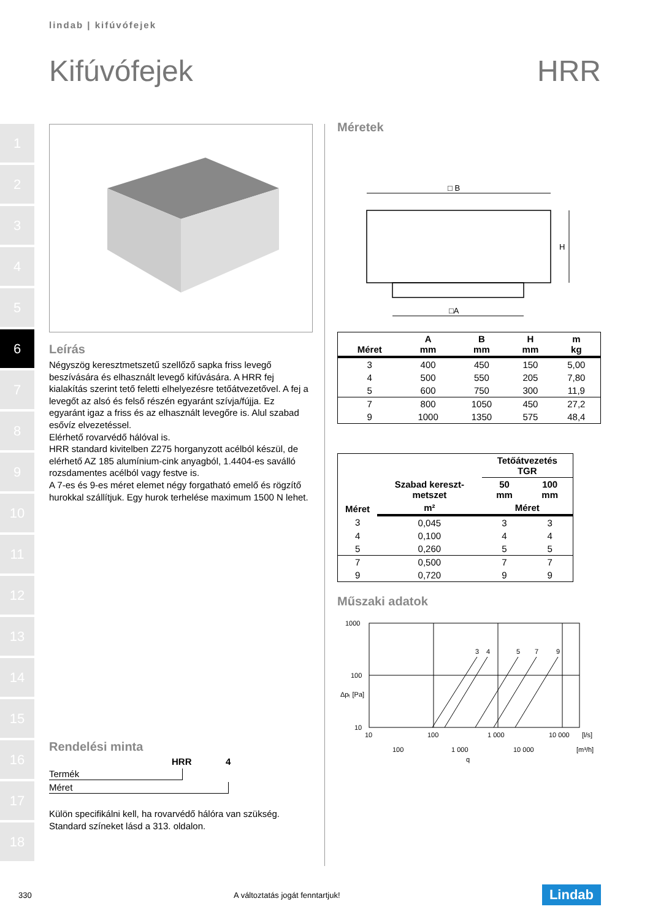lindab | kifúvófejek
Kifúvófejek HRR
1
2
3
4
5
6
7
8
9
10
11
12
13
14
15
16
17
18
Leírás
Négyszög keresztmetszetű szellőző sapka friss levegő beszívására és elhasznált levegő kifúvására. A HRR fej kialakítás szerint tető feletti elhelyezésre tetőátvezetővel. A fej a levegőt az alsó és felső részén egyaránt szívja/fújja. Ez egyaránt igaz a friss és az elhasznált levegőre is. Alul szabad esővíz elvezetéssel.
Elérhető rovarvédő hálóval is.
HRR standard kivitelben Z275 horganyzott acélból készül, de elérhető AZ 185 alumínium-cink anyagból, 1.4404-es saválló rozsdamentes acélból vagy festve is.
A 7-es és 9-es méret elemet négy forgatható emelő és rögzítő hurokkal szállítjuk. Egy hurok terhelése maximum 1500 N lehet.
Rendelési minta
HRR 4
Termék
Méret
Külön specifikálni kell, ha rovarvédő hálóra van szükség.
Standard színeket lásd a 313. oldalon.
Méretek
□ B
H
□A
| Méret | A mm | B mm | H mm | m kg |
| --- | --- | --- | --- | --- |
| 3 | 400 | 450 | 150 | 5,00 |
| 4 | 500 | 550 | 205 | 7,80 |
| 5 | 600 | 750 | 300 | 11,9 |
| 7 | 800 | 1050 | 450 | 27,2 |
| 9 | 1000 | 1350 | 575 | 48,4 |
| Méret | Szabad kereszt- metszet | Tetőátvezetés TGR | |
| --- | --- | --- | --- |
| | | 50 mm | 100 mm |
| | m² | Méret | |
| 3 | 0,045 | 3 | 3 |
| 4 | 0,100 | 4 | 4 |
| 5 | 0,260 | 5 | 5 |
| 7 | 0,500 | 7 | 7 |
| 9 | 0,720 | 9 | 9 |
Műszaki adatok
3
4
5
7
9
1000
100
10
Δpₜ [Pa]
10
100
1 000
10 000
[l/s]
100
1 000
10 000
[m³/h]
q
330 A változtatás jogát fenntartjuk! Lindab